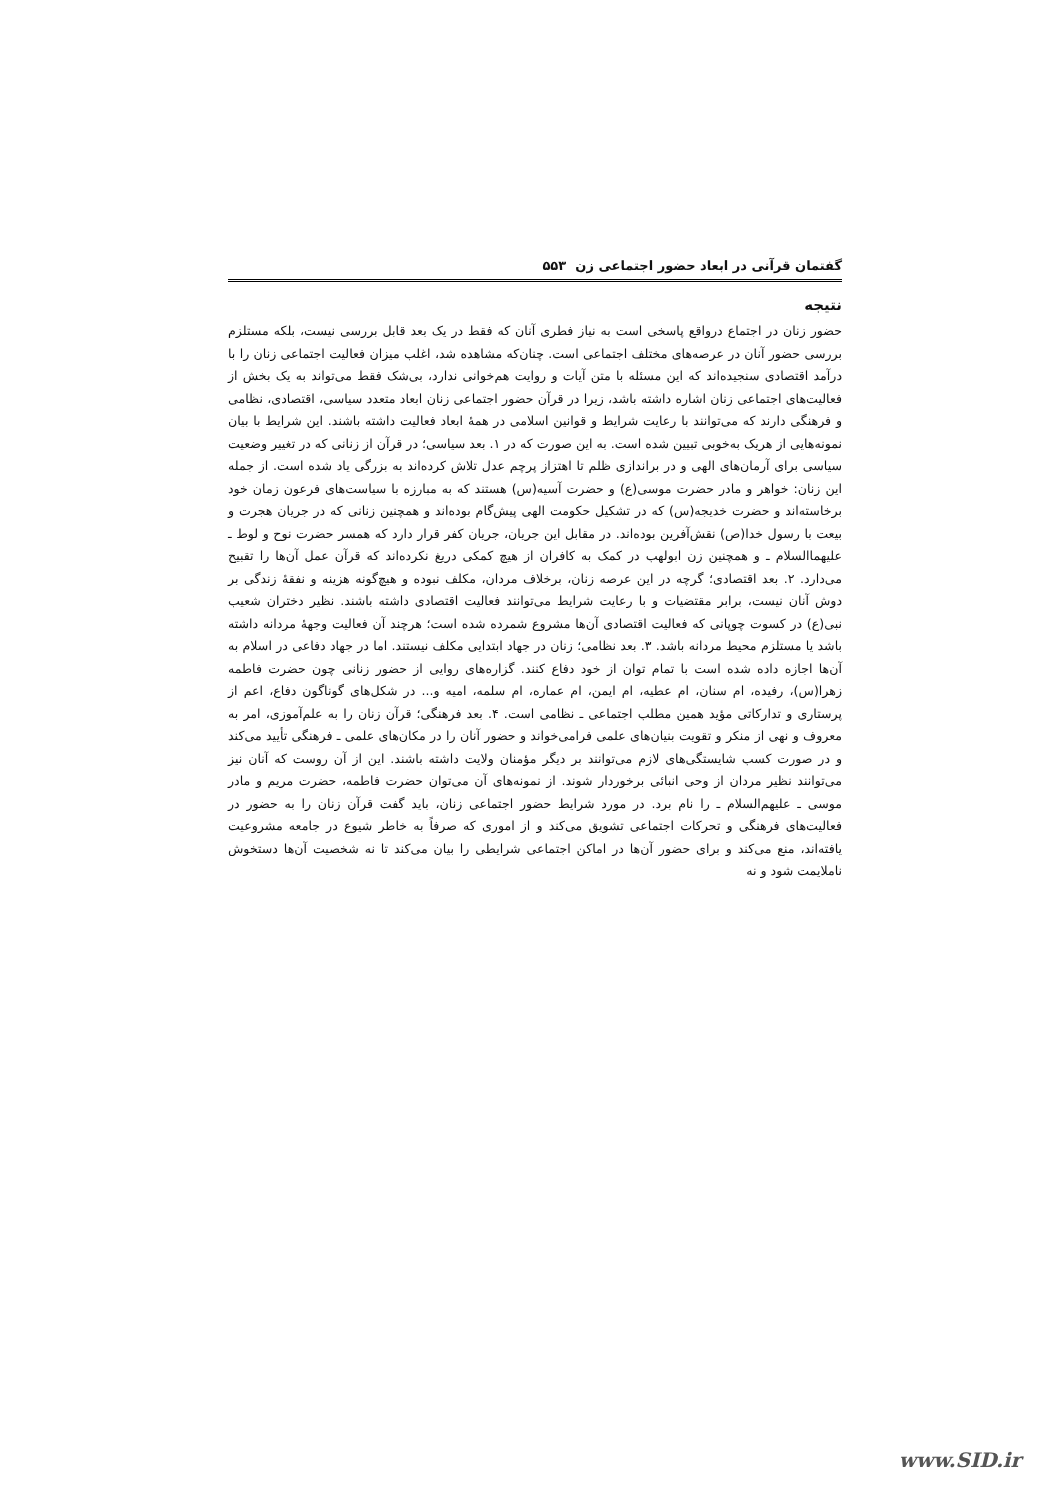گفتمان قرآنی در ابعاد حضور اجتماعی زن ۵۵۳
نتیجه
حضور زنان در اجتماع درواقع پاسخی است به نیاز فطری آنان که فقط در یک بعد قابل بررسی نیست، بلکه مستلزم بررسی حضور آنان در عرصه‌های مختلف اجتماعی است. چنان‌که مشاهده شد، اغلب میزان فعالیت اجتماعی زنان را با درآمد اقتصادی سنجیده‌اند که این مسئله با متن آیات و روایت هم‌خوانی ندارد، بی‌شک فقط می‌تواند به یک بخش از فعالیت‌های اجتماعی زنان اشاره داشته باشد، زیرا در قرآن حضور اجتماعی زنان ابعاد متعدد سیاسی، اقتصادی، نظامی و فرهنگی دارند که می‌توانند با رعایت شرایط و قوانین اسلامی در همهٔ ابعاد فعالیت داشته باشند. این شرایط با بیان نمونه‌هایی از هریک به‌خوبی تبیین شده است. به این صورت که در ۱. بعد سیاسی؛ در قرآن از زنانی که در تغییر وضعیت سیاسی برای آرمان‌های الهی و در براندازی ظلم تا اهتزاز پرچم عدل تلاش کرده‌اند به بزرگی یاد شده است. از جمله این زنان: خواهر و مادر حضرت موسی(ع) و حضرت آسیه(س) هستند که به مبارزه با سیاست‌های فرعون زمان خود برخاسته‌اند و حضرت خدیجه(س) که در تشکیل حکومت الهی پیش‌گام بوده‌اند و همچنین زنانی که در جریان هجرت و بیعت با رسول خدا(ص) نقش‌آفرین بوده‌اند. در مقابل این جریان، جریان کفر قرار دارد که همسر حضرت نوح و لوط ـ علیهماالسلام ـ و همچنین زن ابولهب در کمک به کافران از هیچ کمکی دریغ نکرده‌اند که قرآن عمل آن‌ها را تقبیح می‌دارد. ۲. بعد اقتصادی؛ گرچه در این عرصه زنان، برخلاف مردان، مکلف نبوده و هیچ‌گونه هزینه و نفقهٔ زندگی بر دوش آنان نیست، برابر مقتضیات و با رعایت شرایط می‌توانند فعالیت اقتصادی داشته باشند. نظیر دختران شعیب نبی(ع) در کسوت چوپانی که فعالیت اقتصادی آن‌ها مشروع شمرده شده است؛ هرچند آن فعالیت وجههٔ مردانه داشته باشد یا مستلزم محیط مردانه باشد. ۳. بعد نظامی؛ زنان در جهاد ابتدایی مکلف نیستند. اما در جهاد دفاعی در اسلام به آن‌ها اجازه داده شده است با تمام توان از خود دفاع کنند. گزاره‌های روایی از حضور زنانی چون حضرت فاطمه زهرا(س)، رفیده، ام سنان، ام عطیه، ام ایمن، ام عماره، ام سلمه، امیه و... در شکل‌های گوناگون دفاع، اعم از پرستاری و تدارکاتی مؤید همین مطلب اجتماعی ـ نظامی است. ۴. بعد فرهنگی؛ قرآن زنان را به علم‌آموزی، امر به معروف و نهی از منکر و تقویت بنیان‌های علمی فرامی‌خواند و حضور آنان را در مکان‌های علمی ـ فرهنگی تأیید می‌کند و در صورت کسب شایستگی‌های لازم می‌توانند بر دیگر مؤمنان ولایت داشته باشند. این از آن روست که آنان نیز می‌توانند نظیر مردان از وحی انبائی برخوردار شوند. از نمونه‌های آن می‌توان حضرت فاطمه، حضرت مریم و مادر موسی ـ علیهم‌السلام ـ را نام برد. در مورد شرایط حضور اجتماعی زنان، باید گفت قرآن زنان را به حضور در فعالیت‌های فرهنگی و تحرکات اجتماعی تشویق می‌کند و از اموری که صرفاً به خاطر شیوع در جامعه مشروعیت یافته‌اند، منع می‌کند و برای حضور آن‌ها در اماکن اجتماعی شرایطی را بیان می‌کند تا نه شخصیت آن‌ها دستخوش ناملایمت شود و نه
www.SID.ir